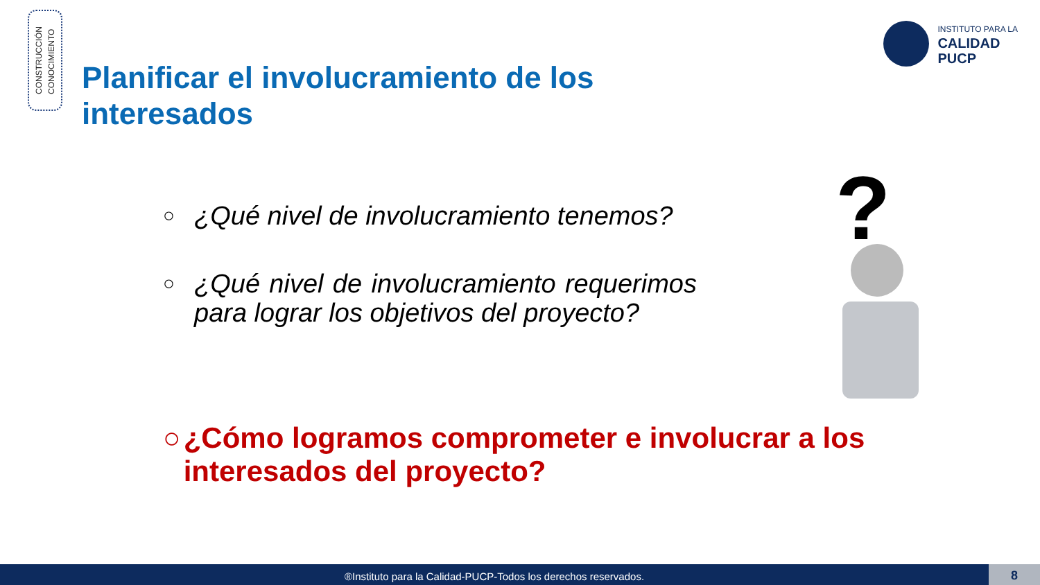CONSTRUCCIÓN
CONOCIMIENTO
INSTITUTO PARA LA
CALIDAD
PUCP
Planificar el involucramiento de los interesados
○ ¿Qué nivel de involucramiento tenemos?
○ ¿Qué nivel de involucramiento requerimos para lograr los objetivos del proyecto?
○ ¿Cómo logramos comprometer e involucrar a los interesados del proyecto?
?
®Instituto para la Calidad-PUCP-Todos los derechos reservados. 8